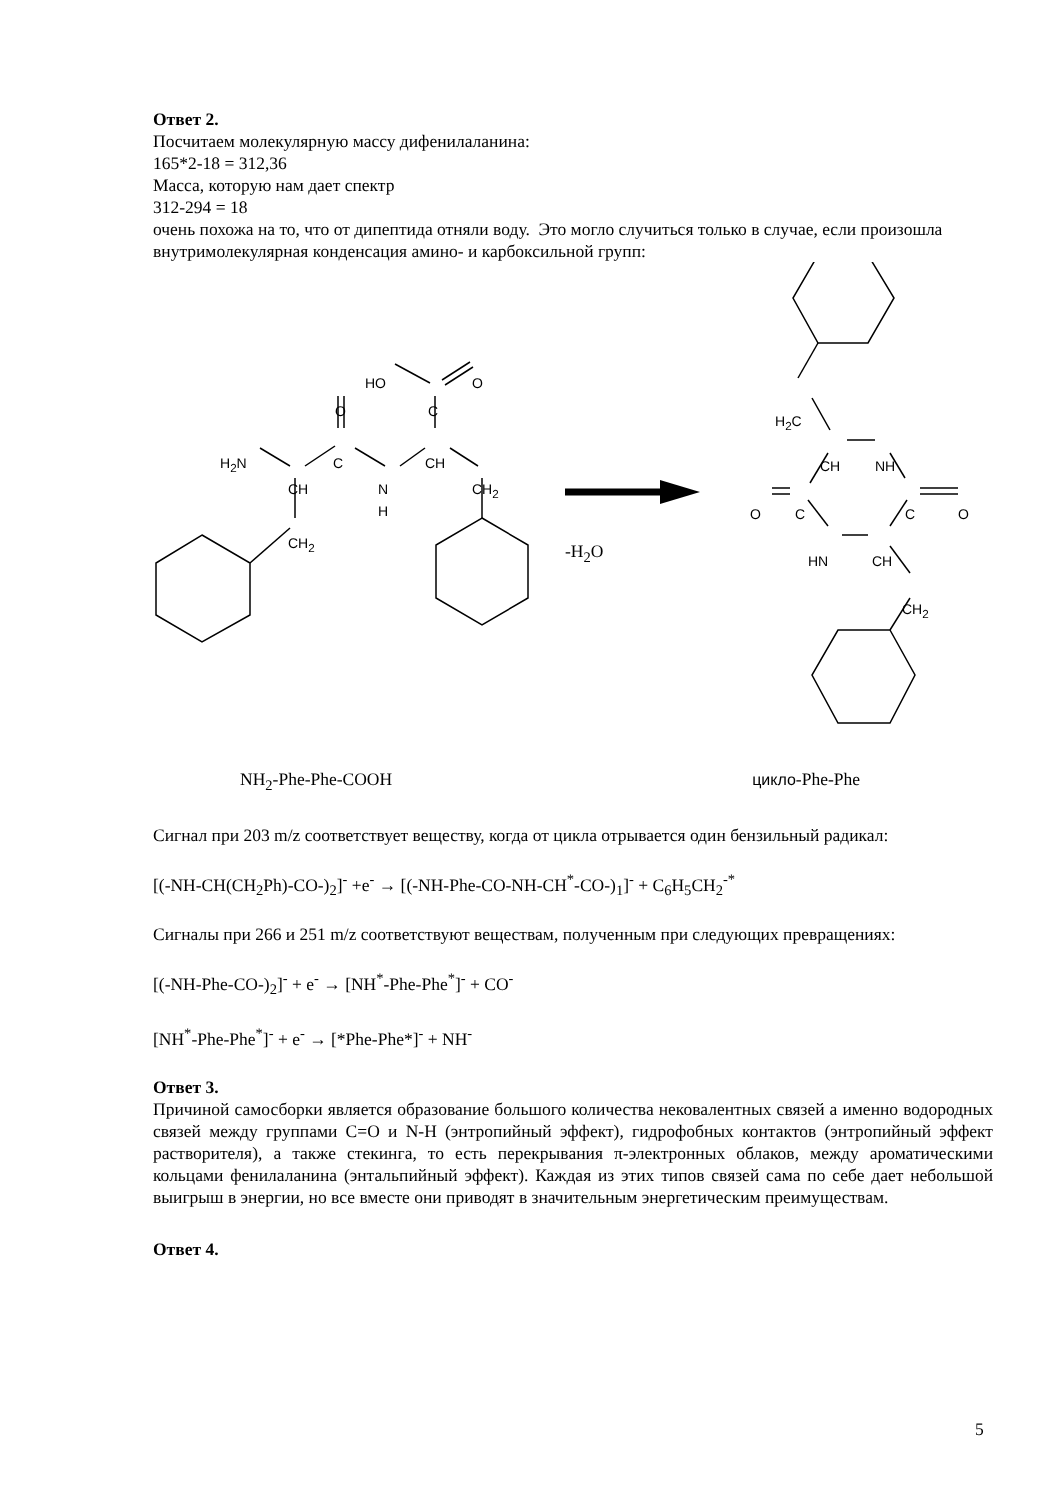Ответ 2.
Посчитаем молекулярную массу дифенилаланина:
165*2-18 = 312,36
Масса, которую нам дает спектр
312-294 = 18
очень похожа на то, что от дипептида отняли воду. Это могло случиться только в случае, если произошла внутримолекулярная конденсация амино- и карбоксильной групп:
HO O
O C
H<sub>2</sub>N C CH
CH
N
H
CH<sub>2</sub>
CH<sub>2</sub> -H<sub>2</sub>O
H<sub>2</sub>C
CH NH
O C C O
HN CH
CH<sub>2</sub>
NH<sub>2</sub>-Phe-Phe-COOH цикло-Phe-Phe
Сигнал при 203 m/z соответствует веществу, когда от цикла отрывается один бензильный радикал:
[(-NH-CH(CH<sub>2</sub>Ph)-CO-)<sub>2</sub>]<sup>-</sup> +e<sup>-</sup> → [(-NH-Phe-CO-NH-CH<sup>*</sup>-CO-)<sub>1</sub>]<sup>-</sup> + C<sub>6</sub>H<sub>5</sub>CH<sub>2</sub><sup>-*</sup>
Сигналы при 266 и 251 m/z соответствуют веществам, полученным при следующих превращениях:
[(-NH-Phe-CO-)<sub>2</sub>]<sup>-</sup> + e<sup>-</sup> → [NH<sup>*</sup>-Phe-Phe<sup>*</sup>]<sup>-</sup> + CO<sup>-</sup>
[NH<sup>*</sup>-Phe-Phe<sup>*</sup>]<sup>-</sup> + e<sup>-</sup> → [*Phe-Phe*]<sup>-</sup> + NH<sup>-</sup>
Ответ 3.
Причиной самосборки является образование большого количества нековалентных связей а именно водородных связей между группами C=O и N-H (энтропийный эффект), гидрофобных контактов (энтропийный эффект растворителя), а также стекинга, то есть перекрывания π-электронных облаков, между ароматическими кольцами фенилаланина (энтальпийный эффект). Каждая из этих типов связей сама по себе дает небольшой выигрыш в энергии, но все вместе они приводят в значительным энергетическим преимуществам.
Ответ 4.
5